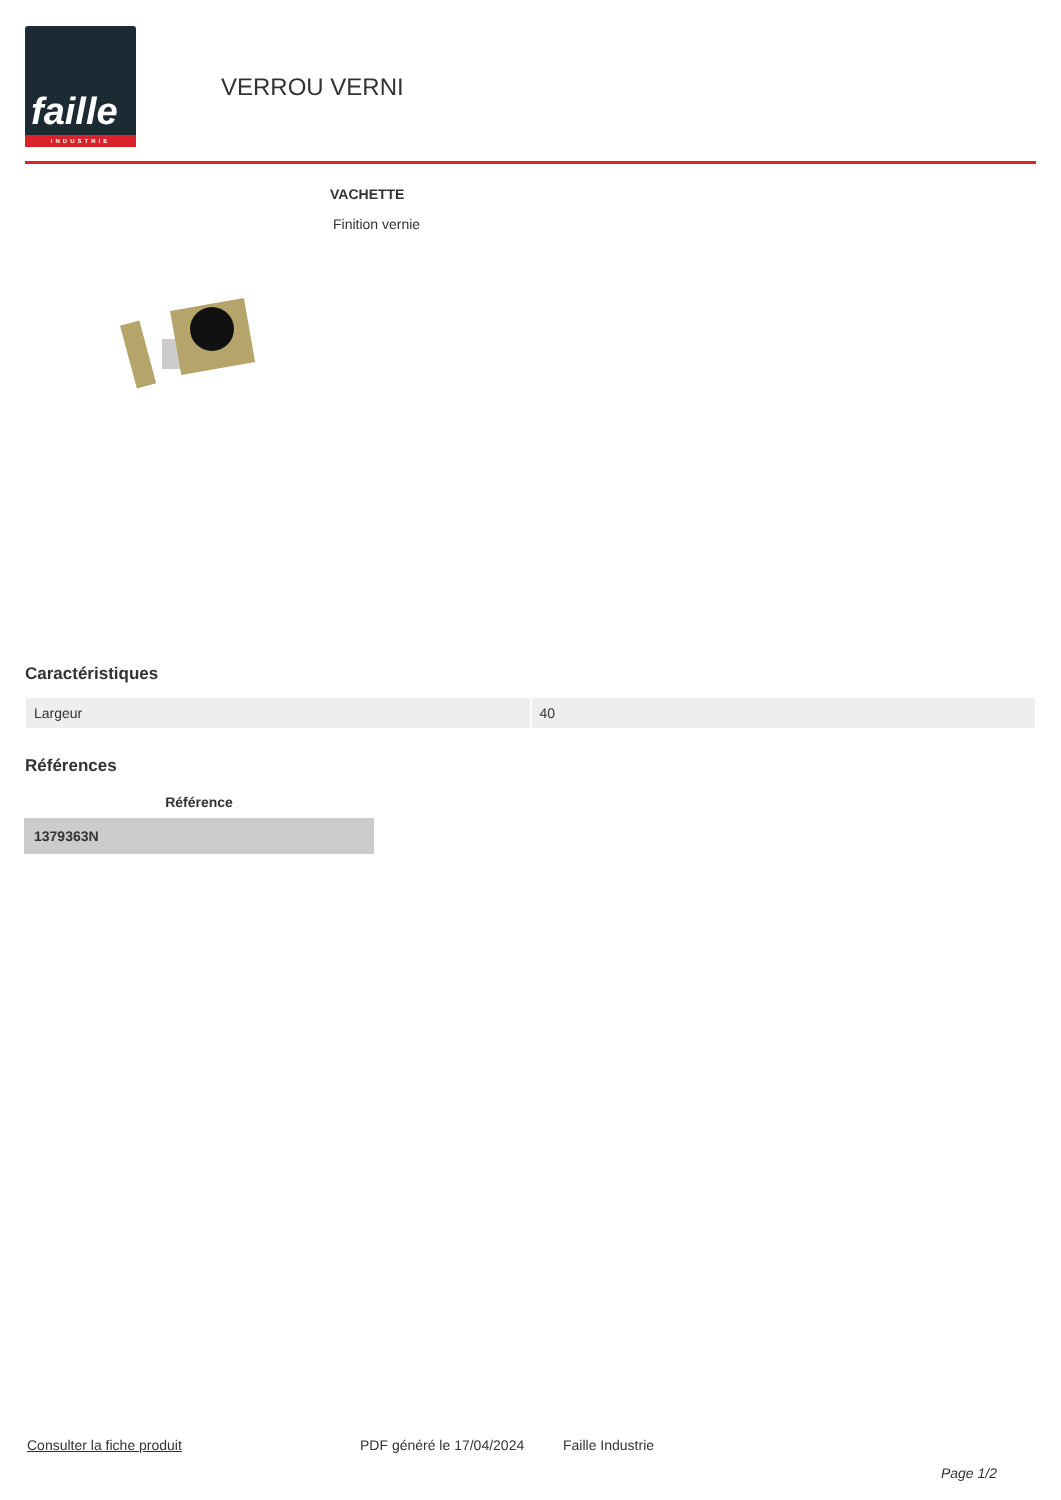faille
INDUSTRIE
VERROU VERNI
VACHETTE
Finition vernie
Caractéristiques
| Largeur | 40 |
Références
| Référence |
| --- |
| 1379363N |
Consulter la fiche produit PDF généré le 17/04/2024 Faille Industrie
Page 1/2